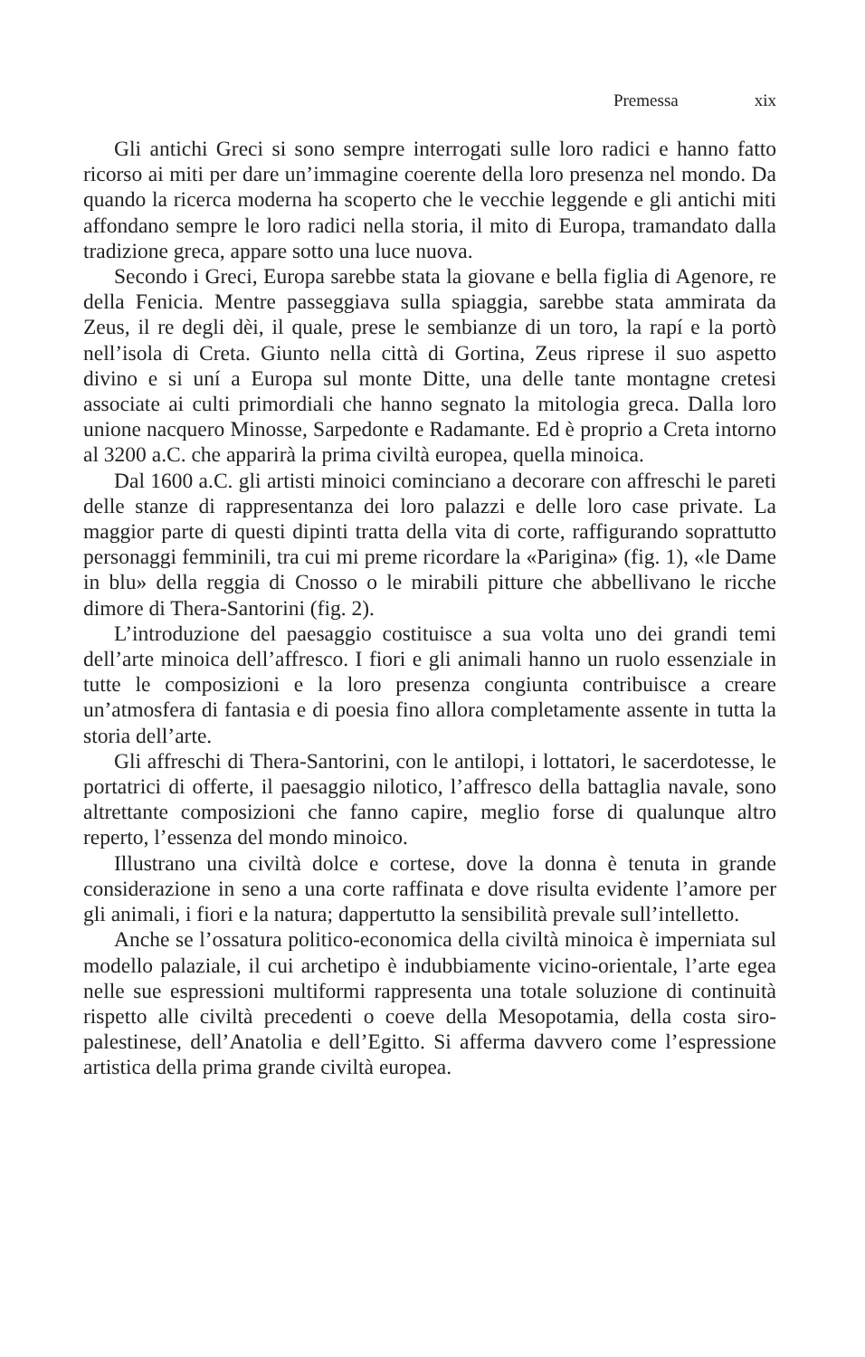Premessa xix
Gli antichi Greci si sono sempre interrogati sulle loro radici e hanno fatto ricorso ai miti per dare un’immagine coerente della loro presenza nel mondo. Da quando la ricerca moderna ha scoperto che le vecchie leggende e gli antichi miti affondano sempre le loro radici nella storia, il mito di Europa, tramandato dalla tradizione greca, appare sotto una luce nuova.
Secondo i Greci, Europa sarebbe stata la giovane e bella figlia di Agenore, re della Fenicia. Mentre passeggiava sulla spiaggia, sarebbe stata ammirata da Zeus, il re degli dèi, il quale, prese le sembianze di un toro, la rapí e la portò nell’isola di Creta. Giunto nella città di Gortina, Zeus riprese il suo aspetto divino e si uní a Europa sul monte Ditte, una delle tante montagne cretesi associate ai culti primordiali che hanno segnato la mitologia greca. Dalla loro unione nacquero Minosse, Sarpedonte e Radamante. Ed è proprio a Creta intorno al 3200 a.C. che apparirà la prima civiltà europea, quella minoica.
Dal 1600 a.C. gli artisti minoici cominciano a decorare con affreschi le pareti delle stanze di rappresentanza dei loro palazzi e delle loro case private. La maggior parte di questi dipinti tratta della vita di corte, raffigurando soprattutto personaggi femminili, tra cui mi preme ricordare la «Parigina» (fig. 1), «le Dame in blu» della reggia di Cnosso o le mirabili pitture che abbellivano le ricche dimore di Thera-Santorini (fig. 2).
L’introduzione del paesaggio costituisce a sua volta uno dei grandi temi dell’arte minoica dell’affresco. I fiori e gli animali hanno un ruolo essenziale in tutte le composizioni e la loro presenza congiunta contribuisce a creare un’atmosfera di fantasia e di poesia fino allora completamente assente in tutta la storia dell’arte.
Gli affreschi di Thera-Santorini, con le antilopi, i lottatori, le sacerdotesse, le portatrici di offerte, il paesaggio nilotico, l’affresco della battaglia navale, sono altrettante composizioni che fanno capire, meglio forse di qualunque altro reperto, l’essenza del mondo minoico.
Illustrano una civiltà dolce e cortese, dove la donna è tenuta in grande considerazione in seno a una corte raffinata e dove risulta evidente l’amore per gli animali, i fiori e la natura; dappertutto la sensibilità prevale sull’intelletto.
Anche se l’ossatura politico-economica della civiltà minoica è imperniata sul modello palaziale, il cui archetipo è indubbiamente vicino-orientale, l’arte egea nelle sue espressioni multiformi rappresenta una totale soluzione di continuità rispetto alle civiltà precedenti o coeve della Mesopotamia, della costa siro-palestinese, dell’Anatolia e dell’Egitto. Si afferma davvero come l’espressione artistica della prima grande civiltà europea.